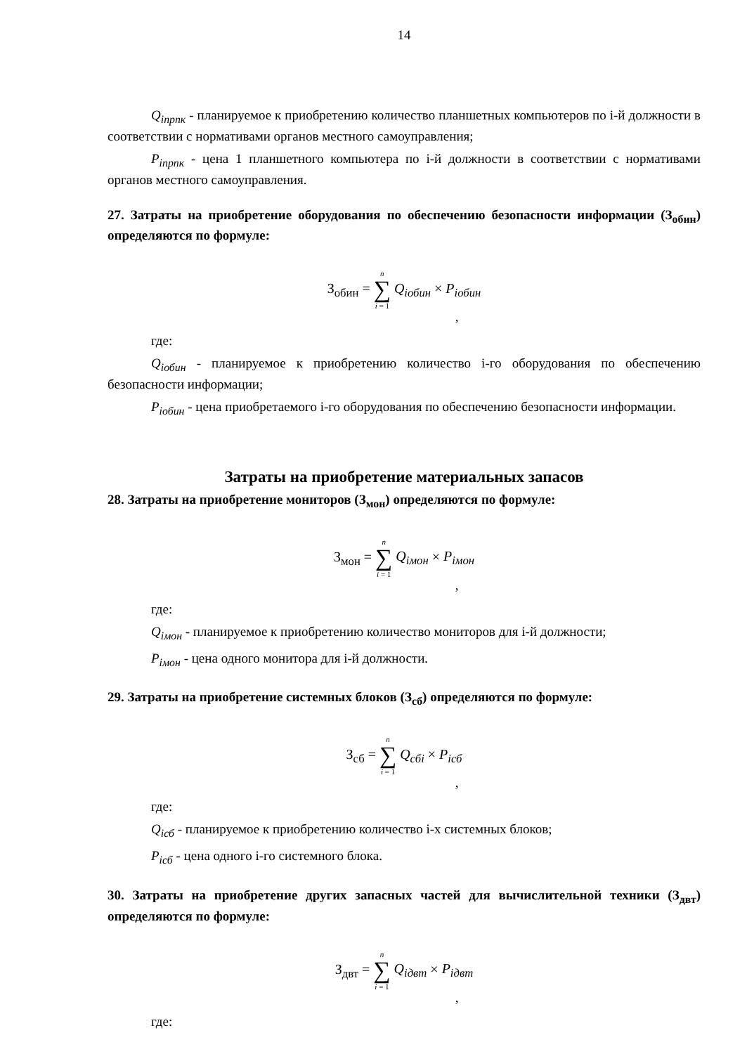14
Q<sub>inpnк</sub> - планируемое к приобретению количество планшетных компьютеров по i-й должности в соответствии с нормативами органов местного самоуправления;
P<sub>inpnк</sub> - цена 1 планшетного компьютера по i-й должности в соответствии с нормативами органов местного самоуправления.
27. Затраты на приобретение оборудования по обеспечению безопасности информации (З<sub>обин</sub>) определяются по формуле:
З<sub>обин</sub> = n ∑ i = 1 Q<sub>iобин</sub> × P<sub>iобин</sub>
,
где:
Q<sub>iобин</sub> - планируемое к приобретению количество i-го оборудования по обеспечению безопасности информации;
P<sub>iобин</sub> - цена приобретаемого i-го оборудования по обеспечению безопасности информации.
Затраты на приобретение материальных запасов
28. Затраты на приобретение мониторов (З<sub>мон</sub>) определяются по формуле:
З<sub>мон</sub> = n ∑ i = 1 Q<sub>iмон</sub> × P<sub>iмон</sub>
,
где:
Q<sub>iмон</sub> - планируемое к приобретению количество мониторов для i-й должности;
P<sub>iмон</sub> - цена одного монитора для i-й должности.
29. Затраты на приобретение системных блоков (З<sub>сб</sub>) определяются по формуле:
З<sub>сб</sub> = n ∑ i = 1 Q<sub>сбi</sub> × P<sub>iсб</sub>
,
где:
Q<sub>iсб</sub> - планируемое к приобретению количество i-х системных блоков;
P<sub>iсб</sub> - цена одного i-го системного блока.
30. Затраты на приобретение других запасных частей для вычислительной техники (З<sub>двт</sub>) определяются по формуле:
З<sub>двт</sub> = n ∑ i = 1 Q<sub>iдвт</sub> × P<sub>iдвт</sub>
,
где: